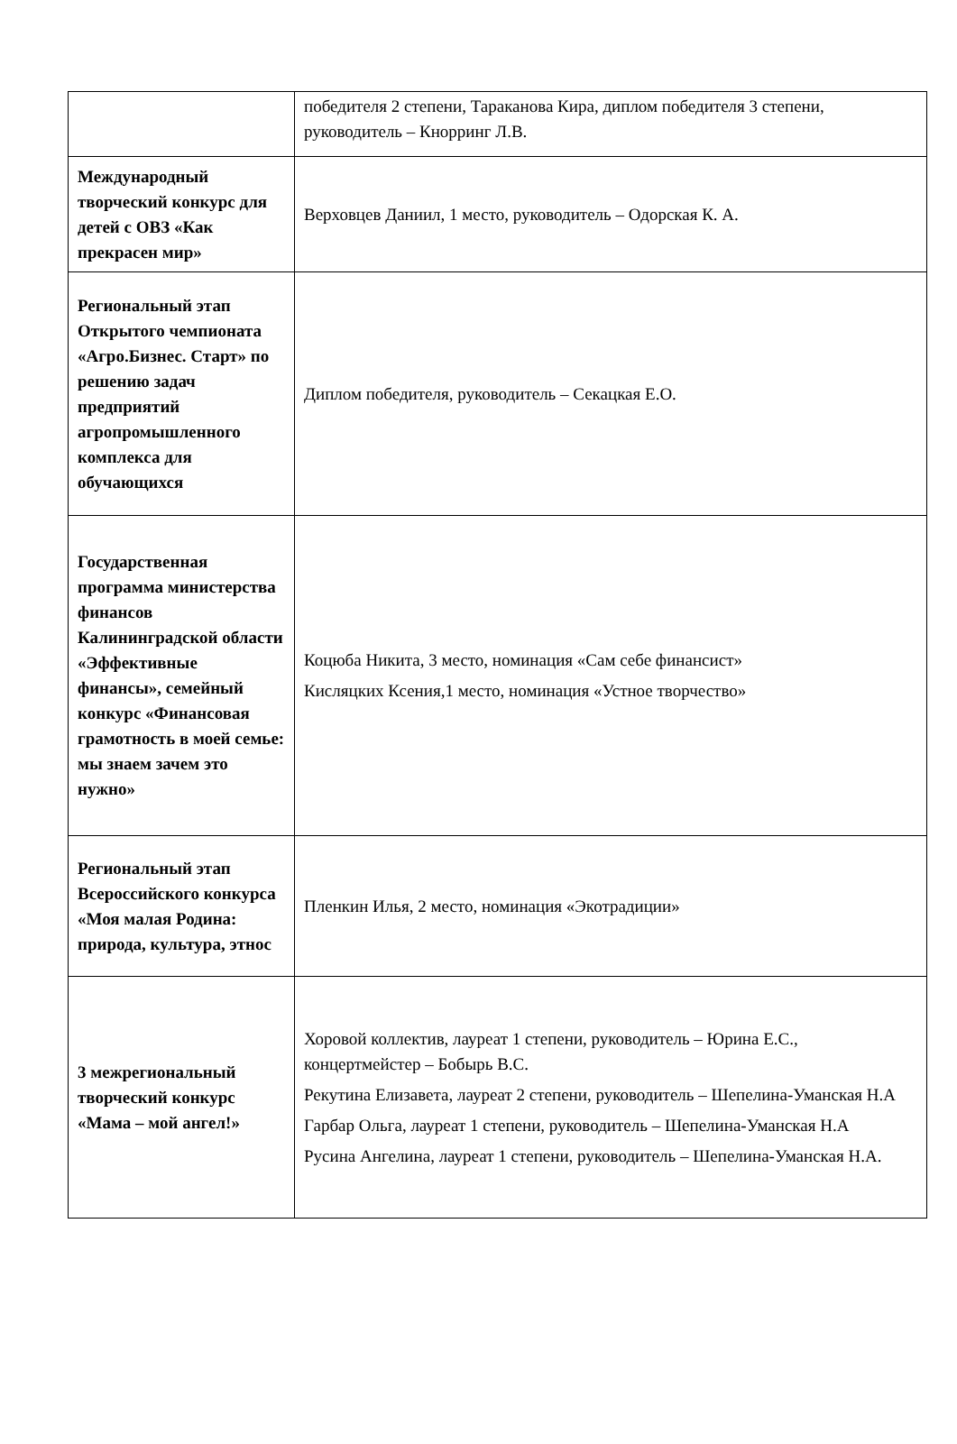| | победителя 2 степени, Тараканова Кира, диплом победителя 3 степени, руководитель – Кнорринг Л.В. |
| Международный творческий конкурс для детей с ОВЗ «Как прекрасен мир» | Верховцев Даниил, 1 место, руководитель – Одорская К. А. |
| Региональный этап Открытого чемпионата «Агро.Бизнес. Старт» по решению задач предприятий агропромышленного комплекса для обучающихся | Диплом победителя, руководитель – Секацкая Е.О. |
| Государственная программа министерства финансов Калининградской области «Эффективные финансы», семейный конкурс «Финансовая грамотность в моей семье: мы знаем зачем это нужно» | Коцюба Никита, 3 место, номинация «Сам себе финансист» Кисляцких Ксения,1 место, номинация «Устное творчество» |
| Региональный этап Всероссийского конкурса «Моя малая Родина: природа, культура, этнос | Пленкин Илья, 2 место, номинация «Экотрадиции» |
| 3 межрегиональный творческий конкурс «Мама – мой ангел!» | Хоровой коллектив, лауреат 1 степени, руководитель – Юрина Е.С., концертмейстер – Бобырь В.С. Рекутина Елизавета, лауреат 2 степени, руководитель – Шепелина-Уманская Н.А Гарбар Ольга, лауреат 1 степени, руководитель – Шепелина-Уманская Н.А Русина Ангелина, лауреат 1 степени, руководитель – Шепелина-Уманская Н.А. |